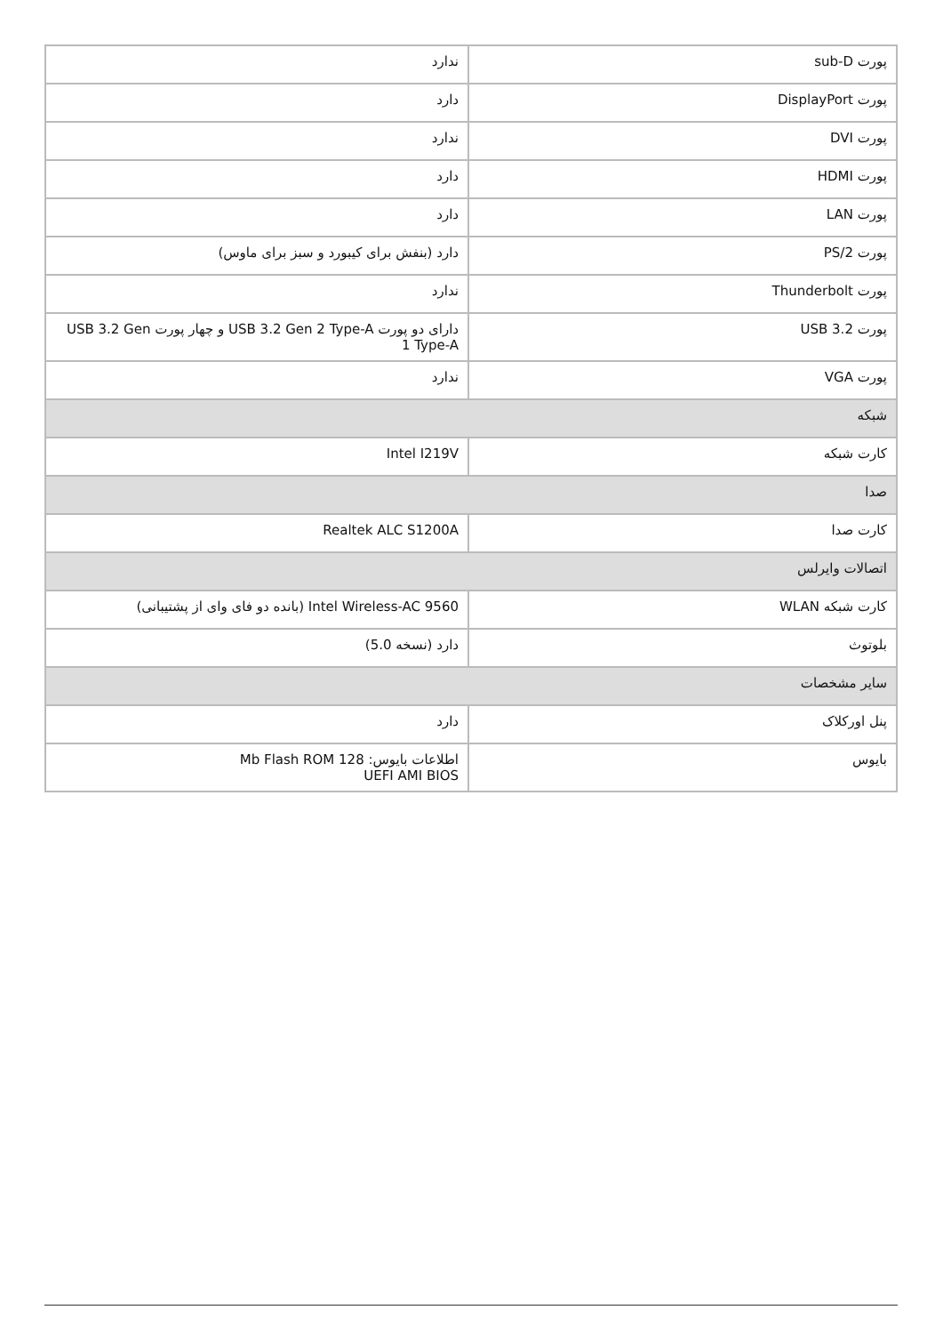| پورت sub-D | ندارد |
| پورت DisplayPort | دارد |
| پورت DVI | ندارد |
| پورت HDMI | دارد |
| پورت LAN | دارد |
| پورت 2/PS | دارد (بنفش برای کیبورد و سبز برای ماوس) |
| پورت Thunderbolt | ندارد |
| پورت 3.2 USB | دارای دو پورت USB 3.2 Gen 2 Type-A و چهار پورت USB 3.2 Gen 1 Type-A |
| پورت VGA | ندارد |
| شبکه | |
| کارت شبکه | Intel I219V |
| صدا | |
| کارت صدا | Realtek ALC S1200A |
| اتصالات وایرلس | |
| کارت شبکه WLAN | Intel Wireless-AC 9560 (بانده دو فای وای از پشتیبانی) |
| بلوتوث | دارد (نسخه 5.0) |
| سایر مشخصات | |
| پنل اورکلاک | دارد |
| بایوس | اطلاعات بایوس: 128 Mb Flash ROM UEFI AMI BIOS |